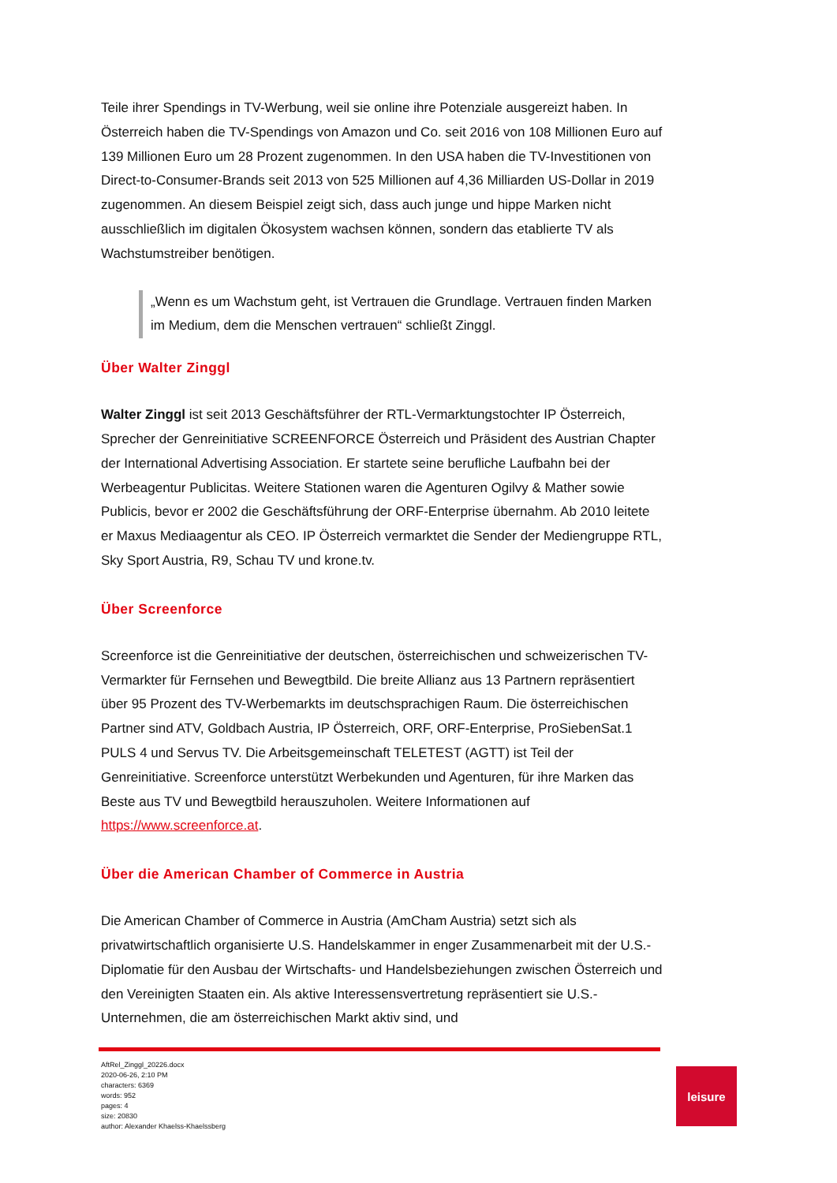Teile ihrer Spendings in TV-Werbung, weil sie online ihre Potenziale ausgereizt haben. In Österreich haben die TV-Spendings von Amazon und Co. seit 2016 von 108 Millionen Euro auf 139 Millionen Euro um 28 Prozent zugenommen. In den USA haben die TV-Investitionen von Direct-to-Consumer-Brands seit 2013 von 525 Millionen auf 4,36 Milliarden US-Dollar in 2019 zugenommen. An diesem Beispiel zeigt sich, dass auch junge und hippe Marken nicht ausschließlich im digitalen Ökosystem wachsen können, sondern das etablierte TV als Wachstumstreiber benötigen.
„Wenn es um Wachstum geht, ist Vertrauen die Grundlage. Vertrauen finden Marken im Medium, dem die Menschen vertrauen“ schließt Zinggl.
Über Walter Zinggl
Walter Zinggl ist seit 2013 Geschäftsführer der RTL-Vermarktungstochter IP Österreich, Sprecher der Genreinitiative SCREENFORCE Österreich und Präsident des Austrian Chapter der International Advertising Association. Er startete seine berufliche Laufbahn bei der Werbeagentur Publicitas. Weitere Stationen waren die Agenturen Ogilvy & Mather sowie Publicis, bevor er 2002 die Geschäftsführung der ORF-Enterprise übernahm. Ab 2010 leitete er Maxus Mediaagentur als CEO. IP Österreich vermarktet die Sender der Mediengruppe RTL, Sky Sport Austria, R9, Schau TV und krone.tv.
Über Screenforce
Screenforce ist die Genreinitiative der deutschen, österreichischen und schweizerischen TV-Vermarkter für Fernsehen und Bewegtbild. Die breite Allianz aus 13 Partnern repräsentiert über 95 Prozent des TV-Werbemarkts im deutschsprachigen Raum. Die österreichischen Partner sind ATV, Goldbach Austria, IP Österreich, ORF, ORF-Enterprise, ProSiebenSat.1 PULS 4 und Servus TV. Die Arbeitsgemeinschaft TELETEST (AGTT) ist Teil der Genreinitiative. Screenforce unterstützt Werbekunden und Agenturen, für ihre Marken das Beste aus TV und Bewegtbild herauszuholen. Weitere Informationen auf https://www.screenforce.at.
Über die American Chamber of Commerce in Austria
Die American Chamber of Commerce in Austria (AmCham Austria) setzt sich als privatwirtschaftlich organisierte U.S. Handelskammer in enger Zusammenarbeit mit der U.S.-Diplomatie für den Ausbau der Wirtschafts- und Handelsbeziehungen zwischen Österreich und den Vereinigten Staaten ein. Als aktive Interessensvertretung repräsentiert sie U.S.-Unternehmen, die am österreichischen Markt aktiv sind, und
AftRel_Zinggl_20226.docx
2020-06-26, 2:10 PM
characters: 6369
words: 952
pages: 4
size: 20830
author: Alexander Khaelss-Khaelssberg
leisure